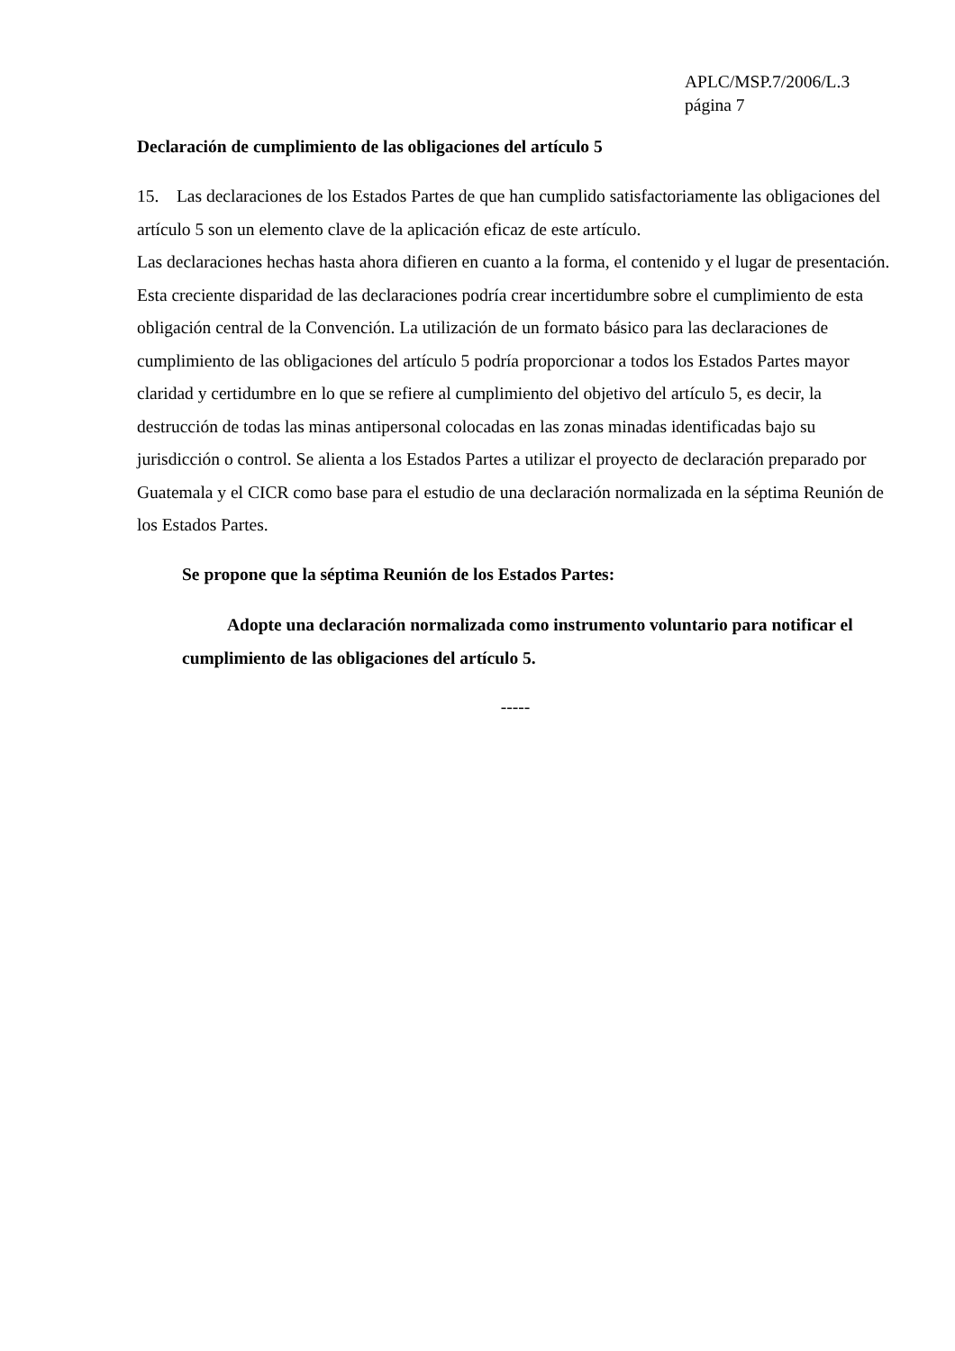APLC/MSP.7/2006/L.3
página 7
Declaración de cumplimiento de las obligaciones del artículo 5
15. Las declaraciones de los Estados Partes de que han cumplido satisfactoriamente las obligaciones del artículo 5 son un elemento clave de la aplicación eficaz de este artículo.
Las declaraciones hechas hasta ahora difieren en cuanto a la forma, el contenido y el lugar de presentación. Esta creciente disparidad de las declaraciones podría crear incertidumbre sobre el cumplimiento de esta obligación central de la Convención. La utilización de un formato básico para las declaraciones de cumplimiento de las obligaciones del artículo 5 podría proporcionar a todos los Estados Partes mayor claridad y certidumbre en lo que se refiere al cumplimiento del objetivo del artículo 5, es decir, la destrucción de todas las minas antipersonal colocadas en las zonas minadas identificadas bajo su jurisdicción o control. Se alienta a los Estados Partes a utilizar el proyecto de declaración preparado por Guatemala y el CICR como base para el estudio de una declaración normalizada en la séptima Reunión de los Estados Partes.
Se propone que la séptima Reunión de los Estados Partes:
Adopte una declaración normalizada como instrumento voluntario para notificar el cumplimiento de las obligaciones del artículo 5.
-----